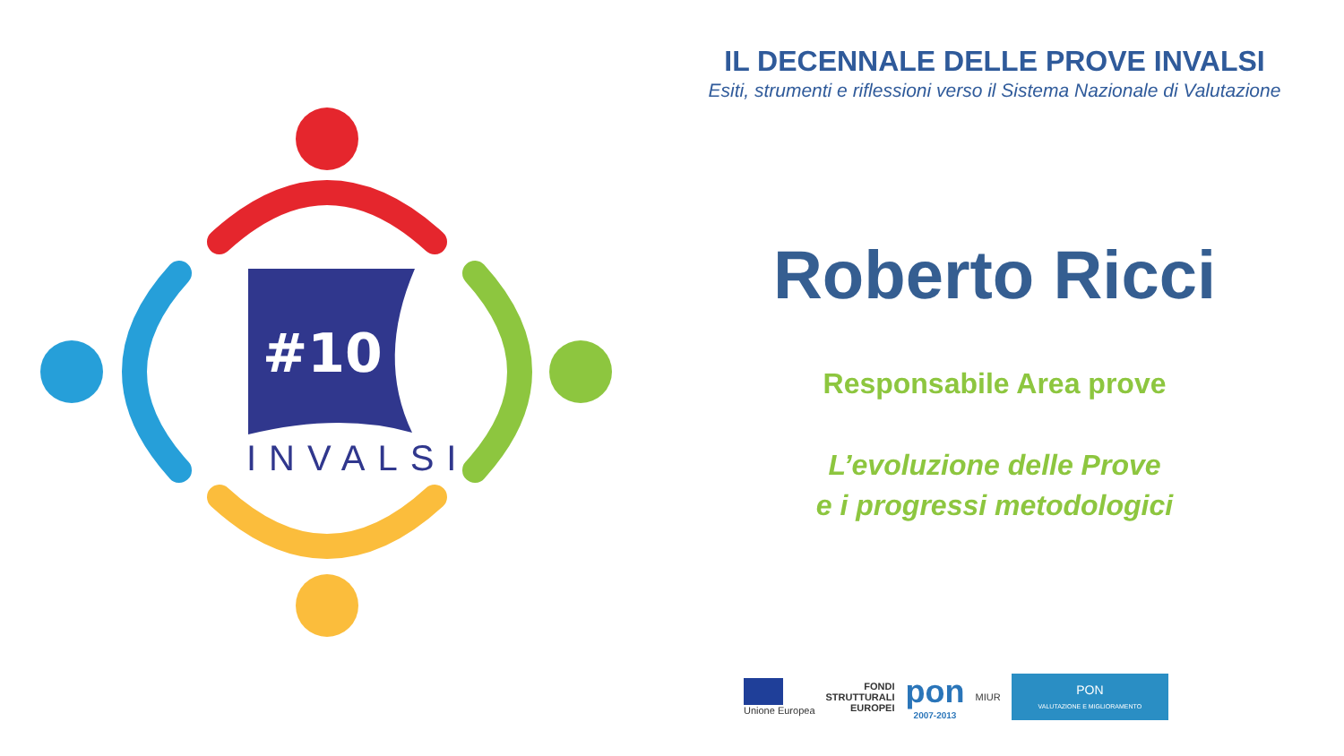#10
INVALSI
IL DECENNALE DELLE PROVE INVALSI
Esiti, strumenti e riflessioni verso il Sistema Nazionale di Valutazione
Roberto Ricci
Responsabile Area prove
L’evoluzione delle Prove
e i progressi metodologici
Unione Europea
FONDI
STRUTTURALI
EUROPEI
pon
2007-2013
MIUR
PON
VALUTAZIONE E MIGLIORAMENTO